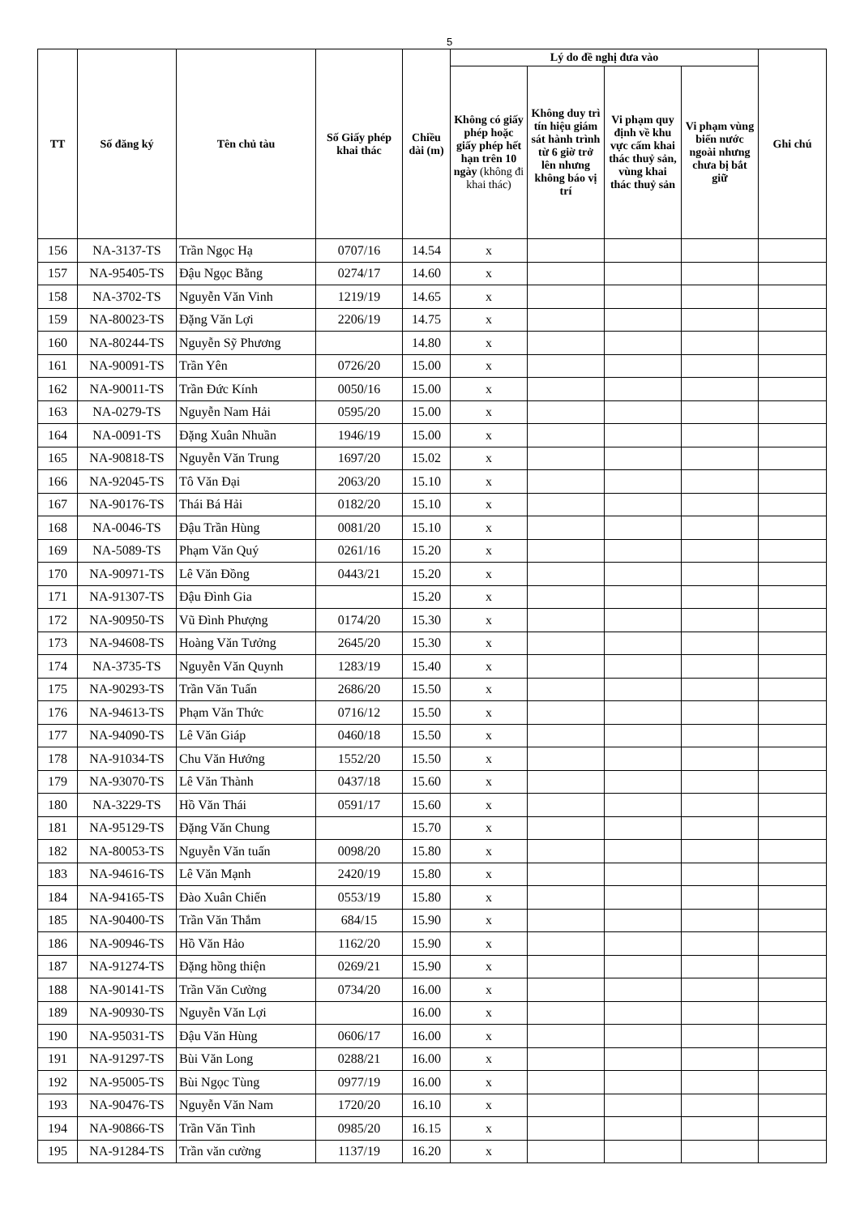5
| TT | Số đăng ký | Tên chủ tàu | Số Giấy phép khai thác | Chiều dài (m) | Lý do đề nghị đưa vào | | | | Ghi chú |
| --- | --- | --- | --- | --- | --- | --- | --- | --- | --- |
| | | | | | Không có giấy phép hoặc giấy phép hết hạn trên 10 ngày (không đi khai thác) | Không duy trì tín hiệu giám sát hành trình từ 6 giờ trở lên nhưng không báo vị trí | Vi phạm quy định về khu vực cấm khai thác thuỷ sản, vùng khai thác thuỷ sản | Vi phạm vùng biển nước ngoài nhưng chưa bị bắt giữ | |
| 156 | NA-3137-TS | Trần Ngọc Hạ | 0707/16 | 14.54 | x | | | | |
| 157 | NA-95405-TS | Đậu Ngọc Bằng | 0274/17 | 14.60 | x | | | | |
| 158 | NA-3702-TS | Nguyễn Văn Vinh | 1219/19 | 14.65 | x | | | | |
| 159 | NA-80023-TS | Đặng Văn Lợi | 2206/19 | 14.75 | x | | | | |
| 160 | NA-80244-TS | Nguyễn Sỹ Phương | | 14.80 | x | | | | |
| 161 | NA-90091-TS | Trần Yên | 0726/20 | 15.00 | x | | | | |
| 162 | NA-90011-TS | Trần Đức Kính | 0050/16 | 15.00 | x | | | | |
| 163 | NA-0279-TS | Nguyễn Nam Hải | 0595/20 | 15.00 | x | | | | |
| 164 | NA-0091-TS | Đặng Xuân Nhuần | 1946/19 | 15.00 | x | | | | |
| 165 | NA-90818-TS | Nguyễn Văn Trung | 1697/20 | 15.02 | x | | | | |
| 166 | NA-92045-TS | Tô Văn Đại | 2063/20 | 15.10 | x | | | | |
| 167 | NA-90176-TS | Thái Bá Hải | 0182/20 | 15.10 | x | | | | |
| 168 | NA-0046-TS | Đậu Trần Hùng | 0081/20 | 15.10 | x | | | | |
| 169 | NA-5089-TS | Phạm Văn Quý | 0261/16 | 15.20 | x | | | | |
| 170 | NA-90971-TS | Lê Văn Đồng | 0443/21 | 15.20 | x | | | | |
| 171 | NA-91307-TS | Đậu Đình Gia | | 15.20 | x | | | | |
| 172 | NA-90950-TS | Vũ Đình Phượng | 0174/20 | 15.30 | x | | | | |
| 173 | NA-94608-TS | Hoàng Văn Tưởng | 2645/20 | 15.30 | x | | | | |
| 174 | NA-3735-TS | Nguyễn Văn Quynh | 1283/19 | 15.40 | x | | | | |
| 175 | NA-90293-TS | Trần Văn Tuấn | 2686/20 | 15.50 | x | | | | |
| 176 | NA-94613-TS | Phạm Văn Thức | 0716/12 | 15.50 | x | | | | |
| 177 | NA-94090-TS | Lê Văn Giáp | 0460/18 | 15.50 | x | | | | |
| 178 | NA-91034-TS | Chu Văn Hướng | 1552/20 | 15.50 | x | | | | |
| 179 | NA-93070-TS | Lê Văn Thành | 0437/18 | 15.60 | x | | | | |
| 180 | NA-3229-TS | Hồ Văn Thái | 0591/17 | 15.60 | x | | | | |
| 181 | NA-95129-TS | Đặng Văn Chung | | 15.70 | x | | | | |
| 182 | NA-80053-TS | Nguyễn Văn tuấn | 0098/20 | 15.80 | x | | | | |
| 183 | NA-94616-TS | Lê Văn Mạnh | 2420/19 | 15.80 | x | | | | |
| 184 | NA-94165-TS | Đào Xuân Chiến | 0553/19 | 15.80 | x | | | | |
| 185 | NA-90400-TS | Trần Văn Thắm | 684/15 | 15.90 | x | | | | |
| 186 | NA-90946-TS | Hồ Văn Hảo | 1162/20 | 15.90 | x | | | | |
| 187 | NA-91274-TS | Đặng hồng thiện | 0269/21 | 15.90 | x | | | | |
| 188 | NA-90141-TS | Trần Văn Cường | 0734/20 | 16.00 | x | | | | |
| 189 | NA-90930-TS | Nguyễn Văn Lợi | | 16.00 | x | | | | |
| 190 | NA-95031-TS | Đậu Văn Hùng | 0606/17 | 16.00 | x | | | | |
| 191 | NA-91297-TS | Bùi Văn Long | 0288/21 | 16.00 | x | | | | |
| 192 | NA-95005-TS | Bùi Ngọc Tùng | 0977/19 | 16.00 | x | | | | |
| 193 | NA-90476-TS | Nguyễn Văn Nam | 1720/20 | 16.10 | x | | | | |
| 194 | NA-90866-TS | Trần Văn Tình | 0985/20 | 16.15 | x | | | | |
| 195 | NA-91284-TS | Trần văn cường | 1137/19 | 16.20 | x | | | | |